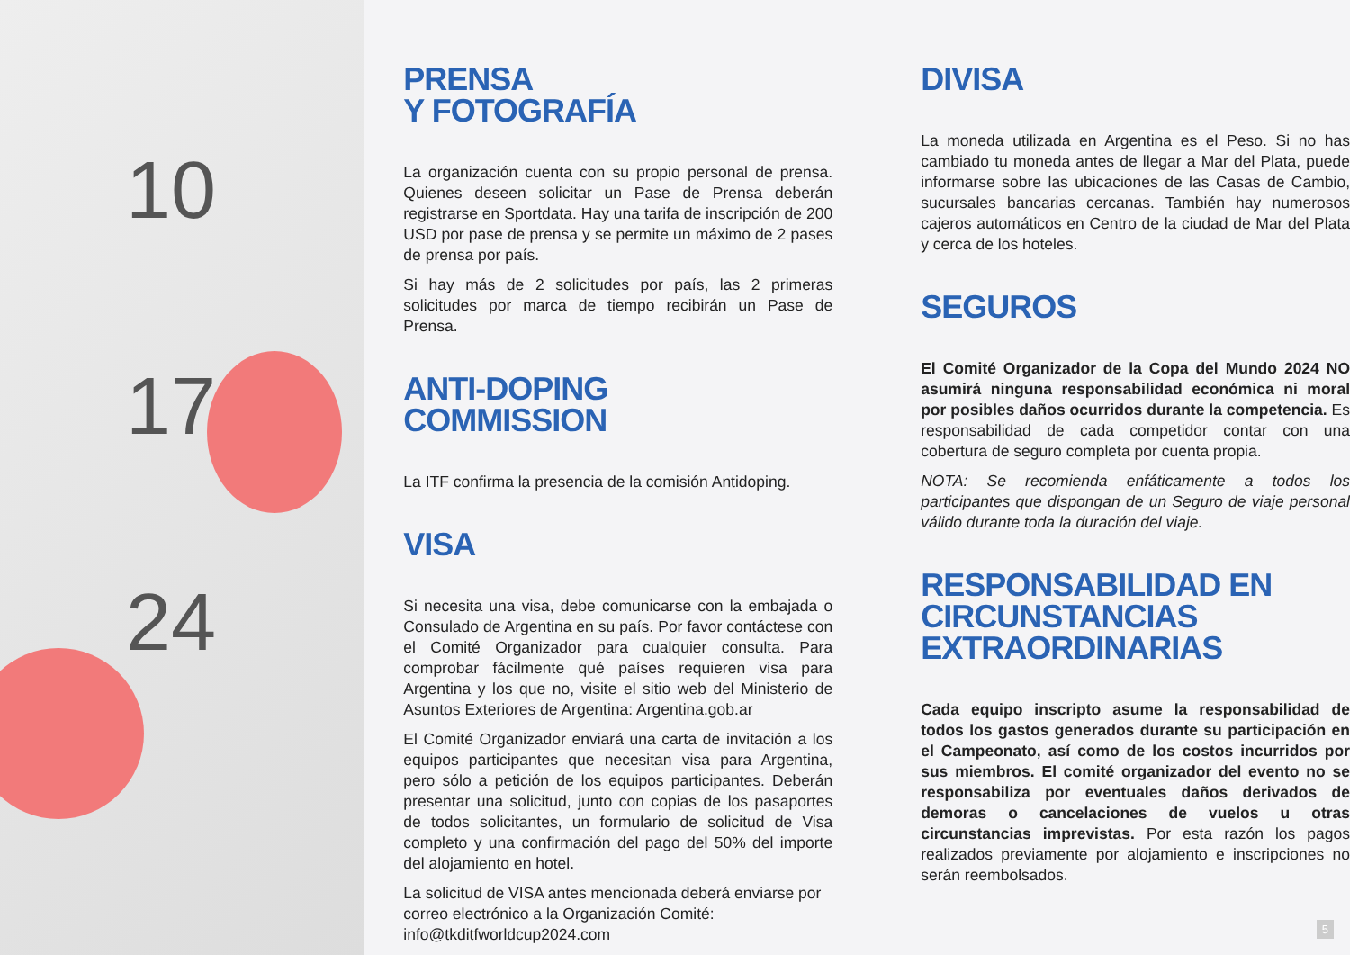10
17
24
PRENSA
Y FOTOGRAFÍA
La organización cuenta con su propio personal de prensa. Quienes deseen solicitar un Pase de Prensa deberán registrarse en Sportdata. Hay una tarifa de inscripción de 200 USD por pase de prensa y se permite un máximo de 2 pases de prensa por país.
Si hay más de 2 solicitudes por país, las 2 primeras solicitudes por marca de tiempo recibirán un Pase de Prensa.
ANTI-DOPING
COMMISSION
La ITF confirma la presencia de la comisión Antidoping.
VISA
Si necesita una visa, debe comunicarse con la embajada o Consulado de Argentina en su país. Por favor contáctese con el Comité Organizador para cualquier consulta. Para comprobar fácilmente qué países requieren visa para Argentina y los que no, visite el sitio web del Ministerio de Asuntos Exteriores de Argentina: Argentina.gob.ar
El Comité Organizador enviará una carta de invitación a los equipos participantes que necesitan visa para Argentina, pero sólo a petición de los equipos participantes. Deberán presentar una solicitud, junto con copias de los pasaportes de todos solicitantes, un formulario de solicitud de Visa completo y una confirmación del pago del 50% del importe del alojamiento en hotel.
La solicitud de VISA antes mencionada deberá enviarse por correo electrónico a la Organización Comité: info@tkditfworldcup2024.com
DIVISA
La moneda utilizada en Argentina es el Peso. Si no has cambiado tu moneda antes de llegar a Mar del Plata, puede informarse sobre las ubicaciones de las Casas de Cambio, sucursales bancarias cercanas. También hay numerosos cajeros automáticos en Centro de la ciudad de Mar del Plata y cerca de los hoteles.
SEGUROS
El Comité Organizador de la Copa del Mundo 2024 NO asumirá ninguna responsabilidad económica ni moral por posibles daños ocurridos durante la competencia. Es responsabilidad de cada competidor contar con una cobertura de seguro completa por cuenta propia.
NOTA: Se recomienda enfáticamente a todos los participantes que dispongan de un Seguro de viaje personal válido durante toda la duración del viaje.
RESPONSABILIDAD EN
CIRCUNSTANCIAS EXTRAORDINARIAS
Cada equipo inscripto asume la responsabilidad de todos los gastos generados durante su participación en el Campeonato, así como de los costos incurridos por sus miembros. El comité organizador del evento no se responsabiliza por eventuales daños derivados de demoras o cancelaciones de vuelos u otras circunstancias imprevistas. Por esta razón los pagos realizados previamente por alojamiento e inscripciones no serán reembolsados.
5